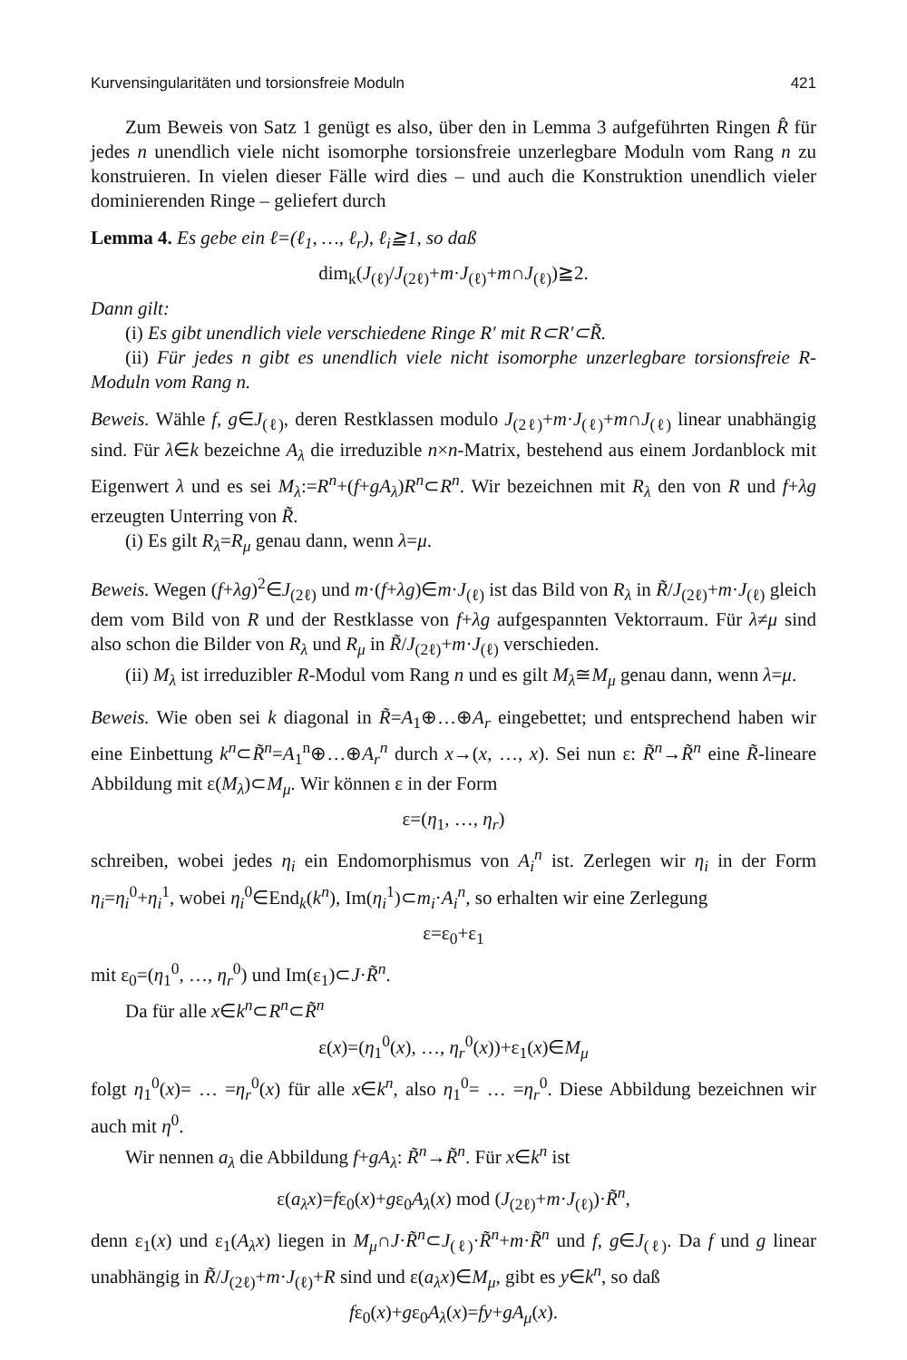Kurvensingularitäten und torsionsfreie Moduln 421
Zum Beweis von Satz 1 genügt es also, über den in Lemma 3 aufgeführten Ringen R̂ für jedes n unendlich viele nicht isomorphe torsionsfreie unzerlegbare Moduln vom Rang n zu konstruieren. In vielen dieser Fälle wird dies – und auch die Konstruktion unendlich vieler dominierenden Ringe – geliefert durch
Lemma 4. Es gebe ein ℓ=(ℓ<sub>1</sub>, …, ℓ<sub>r</sub>), ℓ<sub>i</sub>≧1, so daß
dim<sub>k</sub>(J<sub>(ℓ)</sub>/J<sub>(2ℓ)</sub>+m·J<sub>(ℓ)</sub>+m∩J<sub>(ℓ)</sub>)≧2.
Dann gilt:
(i) Es gibt unendlich viele verschiedene Ringe R′ mit R⊂R′⊂R̃.
(ii) Für jedes n gibt es unendlich viele nicht isomorphe unzerlegbare torsionsfreie R-Moduln vom Rang n.
Beweis. Wähle f, g∈J<sub>(ℓ)</sub>, deren Restklassen modulo J<sub>(2ℓ)</sub>+m·J<sub>(ℓ)</sub>+m∩J<sub>(ℓ)</sub> linear unabhängig sind. Für λ∈k bezeichne A<sub>λ</sub> die irreduzible n×n-Matrix, bestehend aus einem Jordanblock mit Eigenwert λ und es sei M<sub>λ</sub>:=R<sup>n</sup>+(f+gA<sub>λ</sub>)R<sup>n</sup>⊂R<sup>n</sup>. Wir bezeichnen mit R<sub>λ</sub> den von R und f+λg erzeugten Unterring von R̃.
(i) Es gilt R<sub>λ</sub>=R<sub>μ</sub> genau dann, wenn λ=μ.
Beweis. Wegen (f+λg)<sup>2</sup>∈J<sub>(2ℓ)</sub> und m·(f+λg)∈m·J<sub>(ℓ)</sub> ist das Bild von R<sub>λ</sub> in R̃/J<sub>(2ℓ)</sub>+m·J<sub>(ℓ)</sub> gleich dem vom Bild von R und der Restklasse von f+λg aufgespannten Vektorraum. Für λ≠μ sind also schon die Bilder von R<sub>λ</sub> und R<sub>μ</sub> in R̃/J<sub>(2ℓ)</sub>+m·J<sub>(ℓ)</sub> verschieden.
(ii) M<sub>λ</sub> ist irreduzibler R-Modul vom Rang n und es gilt M<sub>λ</sub>≅M<sub>μ</sub> genau dann, wenn λ=μ.
Beweis. Wie oben sei k diagonal in R̃=A<sub>1</sub>⊕…⊕A<sub>r</sub> eingebettet; und entsprechend haben wir eine Einbettung k<sup>n</sup>⊂R̃<sup>n</sup>=A<sub>1</sub><sup>n</sup>⊕…⊕A<sub>r</sub><sup>n</sup> durch x→(x, …, x). Sei nun ε: R̃<sup>n</sup>→R̃<sup>n</sup> eine R̃-lineare Abbildung mit ε(M<sub>λ</sub>)⊂M<sub>μ</sub>. Wir können ε in der Form
ε=(η<sub>1</sub>, …, η<sub>r</sub>)
schreiben, wobei jedes η<sub>i</sub> ein Endomorphismus von A<sub>i</sub><sup>n</sup> ist. Zerlegen wir η<sub>i</sub> in der Form η<sub>i</sub>=η<sub>i</sub><sup>0</sup>+η<sub>i</sub><sup>1</sup>, wobei η<sub>i</sub><sup>0</sup>∈End<sub>k</sub>(k<sup>n</sup>), Im(η<sub>i</sub><sup>1</sup>)⊂m<sub>i</sub>·A<sub>i</sub><sup>n</sup>, so erhalten wir eine Zerlegung
ε=ε<sub>0</sub>+ε<sub>1</sub>
mit ε<sub>0</sub>=(η<sub>1</sub><sup>0</sup>, …, η<sub>r</sub><sup>0</sup>) und Im(ε<sub>1</sub>)⊂J·R̃<sup>n</sup>.
Da für alle x∈k<sup>n</sup>⊂R<sup>n</sup>⊂R̃<sup>n</sup>
ε(x)=(η<sub>1</sub><sup>0</sup>(x), …, η<sub>r</sub><sup>0</sup>(x))+ε<sub>1</sub>(x)∈M<sub>μ</sub>
folgt η<sub>1</sub><sup>0</sup>(x)= … =η<sub>r</sub><sup>0</sup>(x) für alle x∈k<sup>n</sup>, also η<sub>1</sub><sup>0</sup>= … =η<sub>r</sub><sup>0</sup>. Diese Abbildung bezeichnen wir auch mit η<sup>0</sup>.
Wir nennen a<sub>λ</sub> die Abbildung f+gA<sub>λ</sub>: R̃<sup>n</sup>→R̃<sup>n</sup>. Für x∈k<sup>n</sup> ist
ε(a<sub>λ</sub>x)=fε<sub>0</sub>(x)+gε<sub>0</sub>A<sub>λ</sub>(x) mod (J<sub>(2ℓ)</sub>+m·J<sub>(ℓ)</sub>)·R̃<sup>n</sup>,
denn ε<sub>1</sub>(x) und ε<sub>1</sub>(A<sub>λ</sub>x) liegen in M<sub>μ</sub>∩J·R̃<sup>n</sup>⊂J<sub>(ℓ)</sub>·R̃<sup>n</sup>+m·R̃<sup>n</sup> und f, g∈J<sub>(ℓ)</sub>. Da f und g linear unabhängig in R̃/J<sub>(2ℓ)</sub>+m·J<sub>(ℓ)</sub>+R sind und ε(a<sub>λ</sub>x)∈M<sub>μ</sub>, gibt es y∈k<sup>n</sup>, so daß
fε<sub>0</sub>(x)+gε<sub>0</sub>A<sub>λ</sub>(x)=fy+gA<sub>μ</sub>(x).